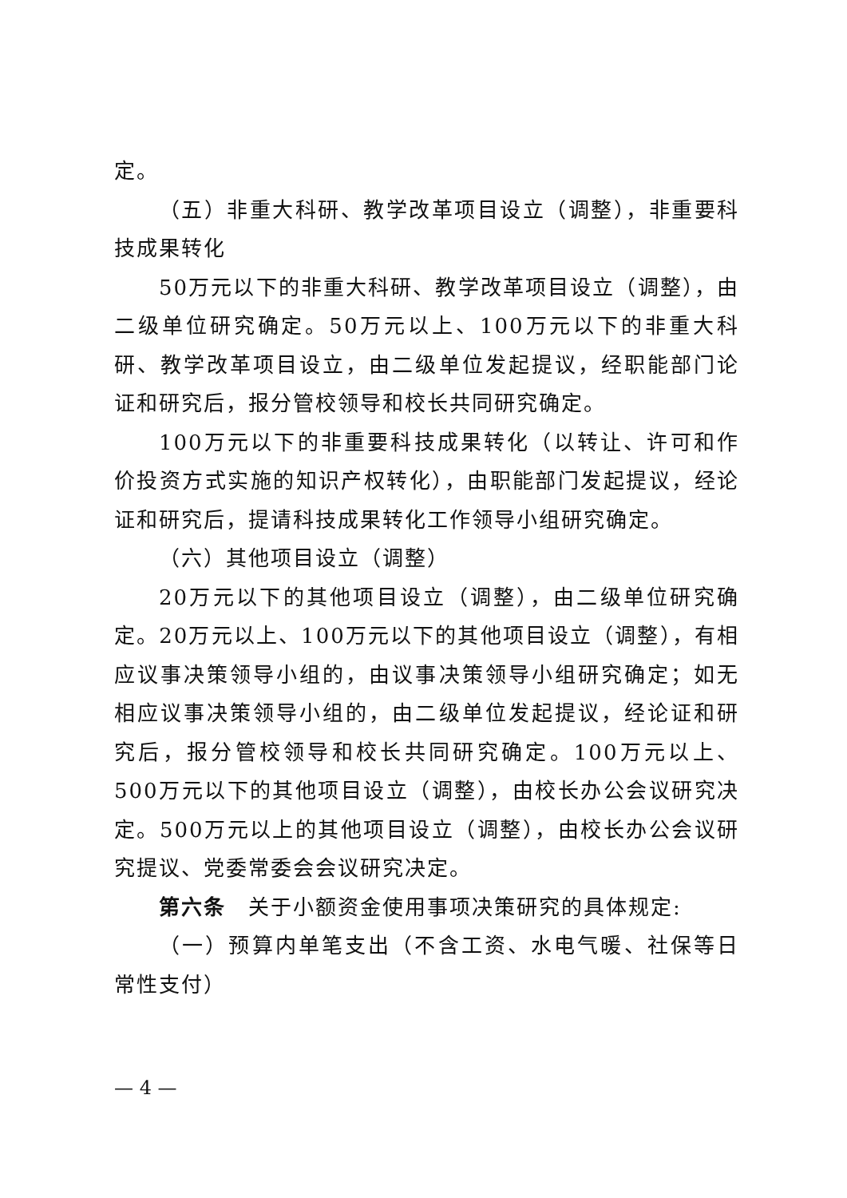定。
（五）非重大科研、教学改革项目设立（调整），非重要科技成果转化
50万元以下的非重大科研、教学改革项目设立（调整），由二级单位研究确定。50万元以上、100万元以下的非重大科研、教学改革项目设立，由二级单位发起提议，经职能部门论证和研究后，报分管校领导和校长共同研究确定。
100万元以下的非重要科技成果转化（以转让、许可和作价投资方式实施的知识产权转化），由职能部门发起提议，经论证和研究后，提请科技成果转化工作领导小组研究确定。
（六）其他项目设立（调整）
20万元以下的其他项目设立（调整），由二级单位研究确定。20万元以上、100万元以下的其他项目设立（调整），有相应议事决策领导小组的，由议事决策领导小组研究确定；如无相应议事决策领导小组的，由二级单位发起提议，经论证和研究后，报分管校领导和校长共同研究确定。100万元以上、500万元以下的其他项目设立（调整），由校长办公会议研究决定。500万元以上的其他项目设立（调整），由校长办公会议研究提议、党委常委会会议研究决定。
第六条　关于小额资金使用事项决策研究的具体规定:
（一）预算内单笔支出（不含工资、水电气暖、社保等日常性支付）
— 4 —